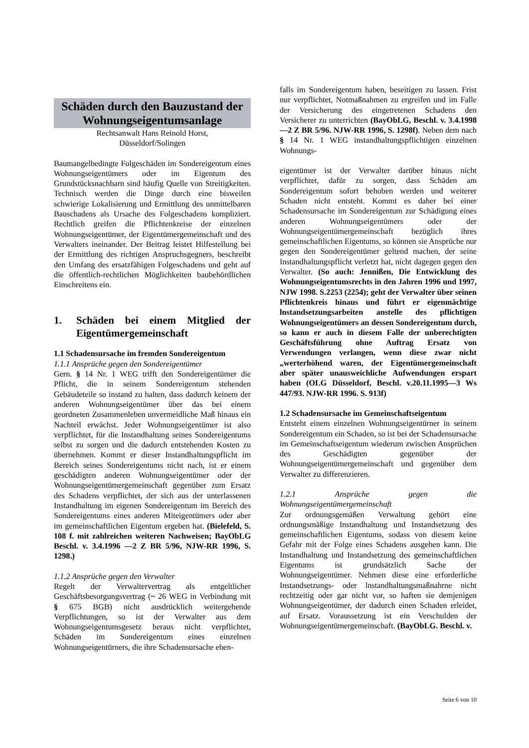Schäden durch den Bauzustand der Wohnungseigentumsanlage
Rechtsanwalt Hans Reinold Horst,
Düsseldorf/Solingen
Baumangelbedingte Folgeschäden im Sondereigentum eines Wohnungseigentümers oder im Eigentum des Grundstücksnachbarn sind häufig Quelle von Streitigkeiten. Technisch werden die Dinge durch eine bisweilen schwierige Lokalisierung und Ermittlung des unmittelbaren Bauschadens als Ursache des Folgeschadens kompliziert. Rechtlich greifen die Pflichtenkreise der einzelnen Wohnungseigentümer, der Eigentümergemeinschaft und des Verwalters ineinander. Der Beitrag leistet Hilfestellung bei der Ermittlung des richtigen Anspruchsgegners, beschreibt den Umfang des ersatzfähigen Folgeschadens und geht auf die öffentlich-rechtlichen Möglichkeiten baubehördlichen Einschreitens ein.
1. Schäden bei einem Mitglied der Eigentümergemeinschaft
1.1 Schadensursache im fremden Sondereigentum
1.1.1 Ansprüche gegen den Sondereigentümer
Gern. § 14 Nr. 1 WEG trifft den Sondereigentümer die Pflicht, die in seinem Sondereigentum stehenden Gebäudeteile so instand zu halten, dass dadurch keinem der anderen Wohnungseigentümer über das bei einem geordneten Zusammenleben unvermeidliche Maß hinaus ein Nachteil erwächst. Jeder Wohnungseigentümer ist also verpflichtet, für die Instandhaltung seines Sondereigentums selbst zu sorgen und die dadurch entstehenden Kosten zu übernehmen. Kommt er dieser Instandhaltungspflicht im Bereich seines Sondereigentums nicht nach, ist er einem geschädigten anderen Wohnungseigentümer oder der Wohnungseigentümergemeinschaft gegenüber zum Ersatz des Schadens verpflichtet, der sich aus der unterlassenen Instandhaltung im eigenen Sondereigentum im Bereich des Sondereigentums eines anderen Miteigentümers oder aber im gemeinschaftlichen Eigentum ergeben hat. (Bielefeld, S. 108 f. mit zahlreichen weiteren Nachweisen; BayObLG Beschl. v. 3.4.1996 —2 Z BR 5/96, NJW-RR 1996, S. 1298.)
1.1.2 Ansprüche gegen den Verwalter
Regelt der Verwaltervertrag als entgeltlicher Geschäftsbesorgungsvertrag (~ 26 WEG in Verbindung mit § 675 BGB) nicht ausdrücklich weitergehende Verpflichtungen, so ist der Verwalter aus dem Wohnungseigentumsgesetz heraus nicht verpflichtet, Schäden im Sondereigentum eines einzelnen Wohnungseigentürners, die ihre Schadensursache eben-
falls im Sondereigentum haben, beseitigen zu lassen. Frist nur verpflichtet, Notmaßnahmen zu ergreifen und im Falle der Versicherung des eingetretenen Schadens den Versicherer zu unterrichten (BayObLG, Beschl. v. 3.4.1998—2 Z BR 5/96. NJW-RR 1996, S. 1298f). Neben dem nach § 14 Nr. 1 WEG instandhaltungspflichtigen einzelnen Wohnungs-
eigentümer ist der Verwalter darüber hinaus nicht verpflichtet, dafür zu sorgen, dass Schäden am Sondereigentum sofort behoben werden und weiterer Schaden nicht entsteht. Kommt es daher bei einer Schadensursache im Sondereigentum zur Schädigung eines anderen Wohnungseigentümers oder der Wohnungseigentümergemeinschaft bezüglich ihres gemeinschaftlichen Eigentums, so können sie Ansprüche nur gegen den Sondereigentümer geltend machen, der seine Instandhaltungspflicht verletzt hat, nicht dagegen gegen den Verwalter. (So auch: Jennißen, Die Entwicklung des Wohnungseigentumsrechts in den Jahren 1996 und 1997, NJW 1998. S.2253 (2254); geht der Verwalter über seinen Pflichtenkreis hinaus und führt er eigenmächtige lnstandsetzungsarbeiten anstelle des pflichtigen Wohnungseigentümers an dessen Sondereigentum durch, so kann er auch in diesem Falle der unberechtigten Geschäftsführung ohne Auftrag Ersatz von Verwendungen verlangen, wenn diese zwar nicht „werterhöhend waren, der Eigentümergemeinschaft aber später unausweichliche Aufwendungen erspart haben (OLG Düsseldorf, Beschl. v.20.11.1995—3 Ws 447/93. NJW-RR 1996. S. 913f)
1.2 Schadensursache im Gemeinschaftseigentum
Entsteht einem einzelnen Wohnungseigentürner in seinem Sondereigentum ein Schaden, so ist bei der Schadensursache im Gemeinschaftseigentum wiederum zwischen Ansprüchen des Geschädigten gegenüber der Wohnungseigentümergemeinschaft und gegenüber dem Verwalter zu differenzieren.
1.2.1 Ansprüche gegen die Wohnungseigentümergemeinschaft
Zur ordnungsgemäßen Verwaltung gehört eine ordnungsmäßige Instandhaltung und Instandsetzung des gemeinschaftlichen Eigentums, sodass von diesem keine Gefahr mit der Folge eines Schadens ausgehen kann. Die Instandhaltung und Instandsetzung des gemeinschaftlichen Eigentums ist grundsätzlich Sache der Wohnungseigentümer. Nehmen diese eine erforderliche Instandsetzungs- oder lnstandhaltungsmaßnahrne nicht rechtzeitig oder gar nicht vor, so haften sie demjenigen Wohnungseigentümer, der dadurch einen Schaden erleidet, auf Ersatz. Voraussetzung ist ein Verschulden der Wohnungseigentümergemeinschaft. (BayObLG. Beschl. v.
Seite 6 von 10